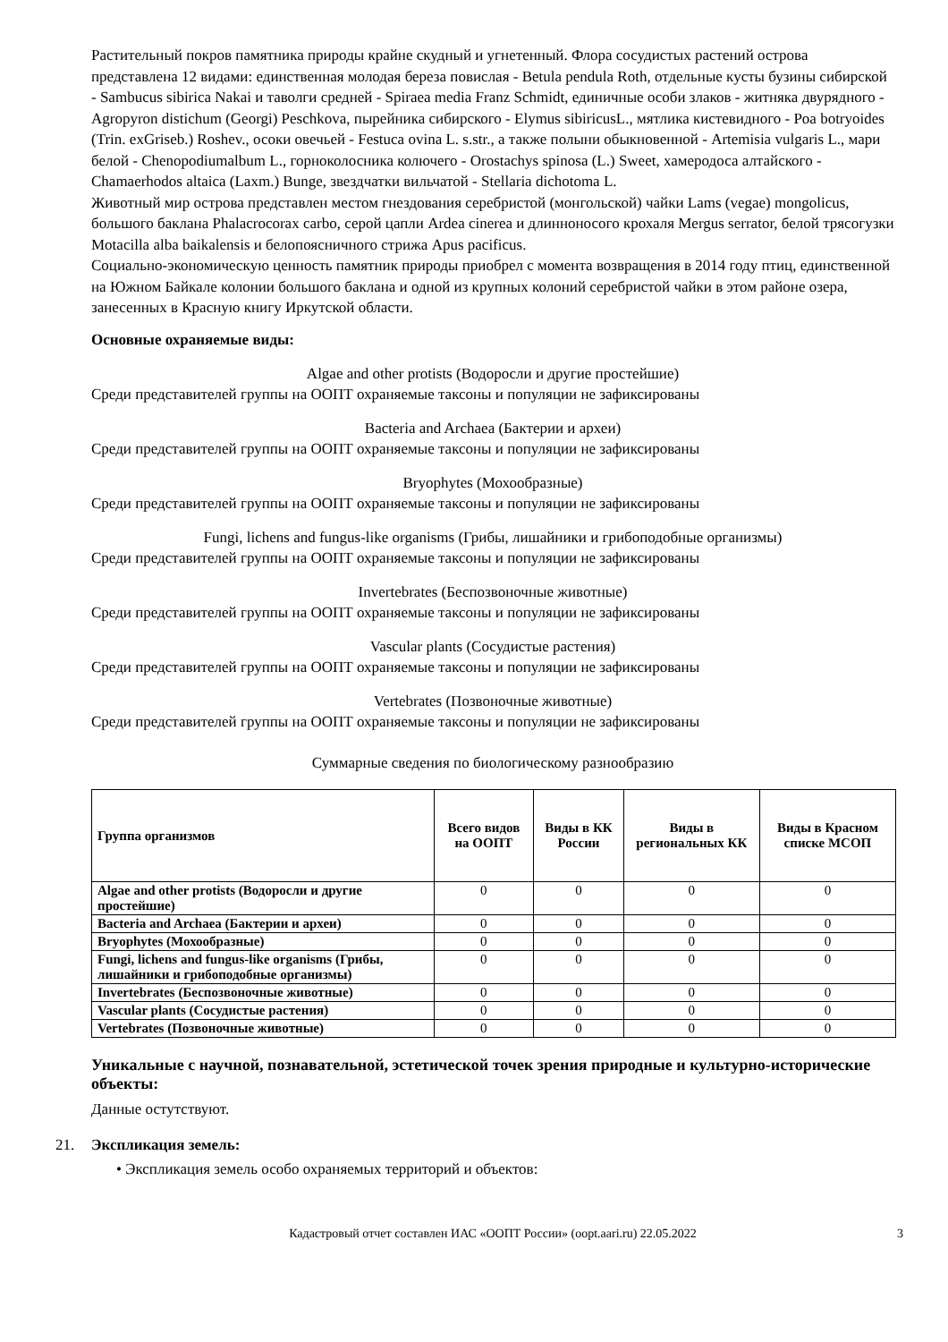Растительный покров памятника природы крайне скудный и угнетенный. Флора сосудистых растений острова представлена 12 видами: единственная молодая береза повислая - Betula pendula Roth, отдельные кусты бузины сибирской - Sambucus sibirica Nakai и таволги средней - Spiraea media Franz Schmidt, единичные особи злаков - житняка двурядного - Agropyron distichum (Georgi) Peschkova, пырейника сибирского - Elymus sibiricusL., мятлика кистевидного - Poa botryoides (Trin. exGriseb.) Roshev., осоки овечьей - Festuca ovina L. s.str., а также полыни обыкновенной - Artemisia vulgaris L., мари белой - Chenopodiumalbum L., горноколосника колючего - Orostachys spinosa (L.) Sweet, хамеродоса алтайского - Chamaerhodos altaica (Laxm.) Bunge, звездчатки вильчатой - Stellaria dichotoma L.
Животный мир острова представлен местом гнездования серебристой (монгольской) чайки Lams (vegae) mongolicus, большого баклана Phalacrocorax carbo, серой цапли Ardea cinerea и длинноносого крохаля Mergus serrator, белой трясогузки Motacilla alba baikalensis и белопоясничного стрижа Apus pacificus.
Социально-экономическую ценность памятник природы приобрел с момента возвращения в 2014 году птиц, единственной на Южном Байкале колонии большого баклана и одной из крупных колоний серебристой чайки в этом районе озера, занесенных в Красную книгу Иркутской области.
Основные охраняемые виды:
Algae and other protists (Водоросли и другие простейшие)
Среди представителей группы на ООПТ охраняемые таксоны и популяции не зафиксированы
Bacteria and Archaea (Бактерии и археи)
Среди представителей группы на ООПТ охраняемые таксоны и популяции не зафиксированы
Bryophytes (Мохообразные)
Среди представителей группы на ООПТ охраняемые таксоны и популяции не зафиксированы
Fungi, lichens and fungus-like organisms (Грибы, лишайники и грибоподобные организмы)
Среди представителей группы на ООПТ охраняемые таксоны и популяции не зафиксированы
Invertebrates (Беспозвоночные животные)
Среди представителей группы на ООПТ охраняемые таксоны и популяции не зафиксированы
Vascular plants (Сосудистые растения)
Среди представителей группы на ООПТ охраняемые таксоны и популяции не зафиксированы
Vertebrates (Позвоночные животные)
Среди представителей группы на ООПТ охраняемые таксоны и популяции не зафиксированы
Суммарные сведения по биологическому разнообразию
| Группа организмов | Всего видов на ООПТ | Виды в КК России | Виды в региональных КК | Виды в Красном списке МСОП |
| --- | --- | --- | --- | --- |
| Algae and other protists (Водоросли и другие простейшие) | 0 | 0 | 0 | 0 |
| Bacteria and Archaea (Бактерии и археи) | 0 | 0 | 0 | 0 |
| Bryophytes (Мохообразные) | 0 | 0 | 0 | 0 |
| Fungi, lichens and fungus-like organisms (Грибы, лишайники и грибоподобные организмы) | 0 | 0 | 0 | 0 |
| Invertebrates (Беспозвоночные животные) | 0 | 0 | 0 | 0 |
| Vascular plants (Сосудистые растения) | 0 | 0 | 0 | 0 |
| Vertebrates (Позвоночные животные) | 0 | 0 | 0 | 0 |
Уникальные с научной, познавательной, эстетической точек зрения природные и культурно-исторические объекты:
Данные остутствуют.
21. Экспликация земель:
• Экспликация земель особо охраняемых территорий и объектов:
Кадастровый отчет составлен ИАС «ООПТ России» (oopt.aari.ru) 22.05.2022 3